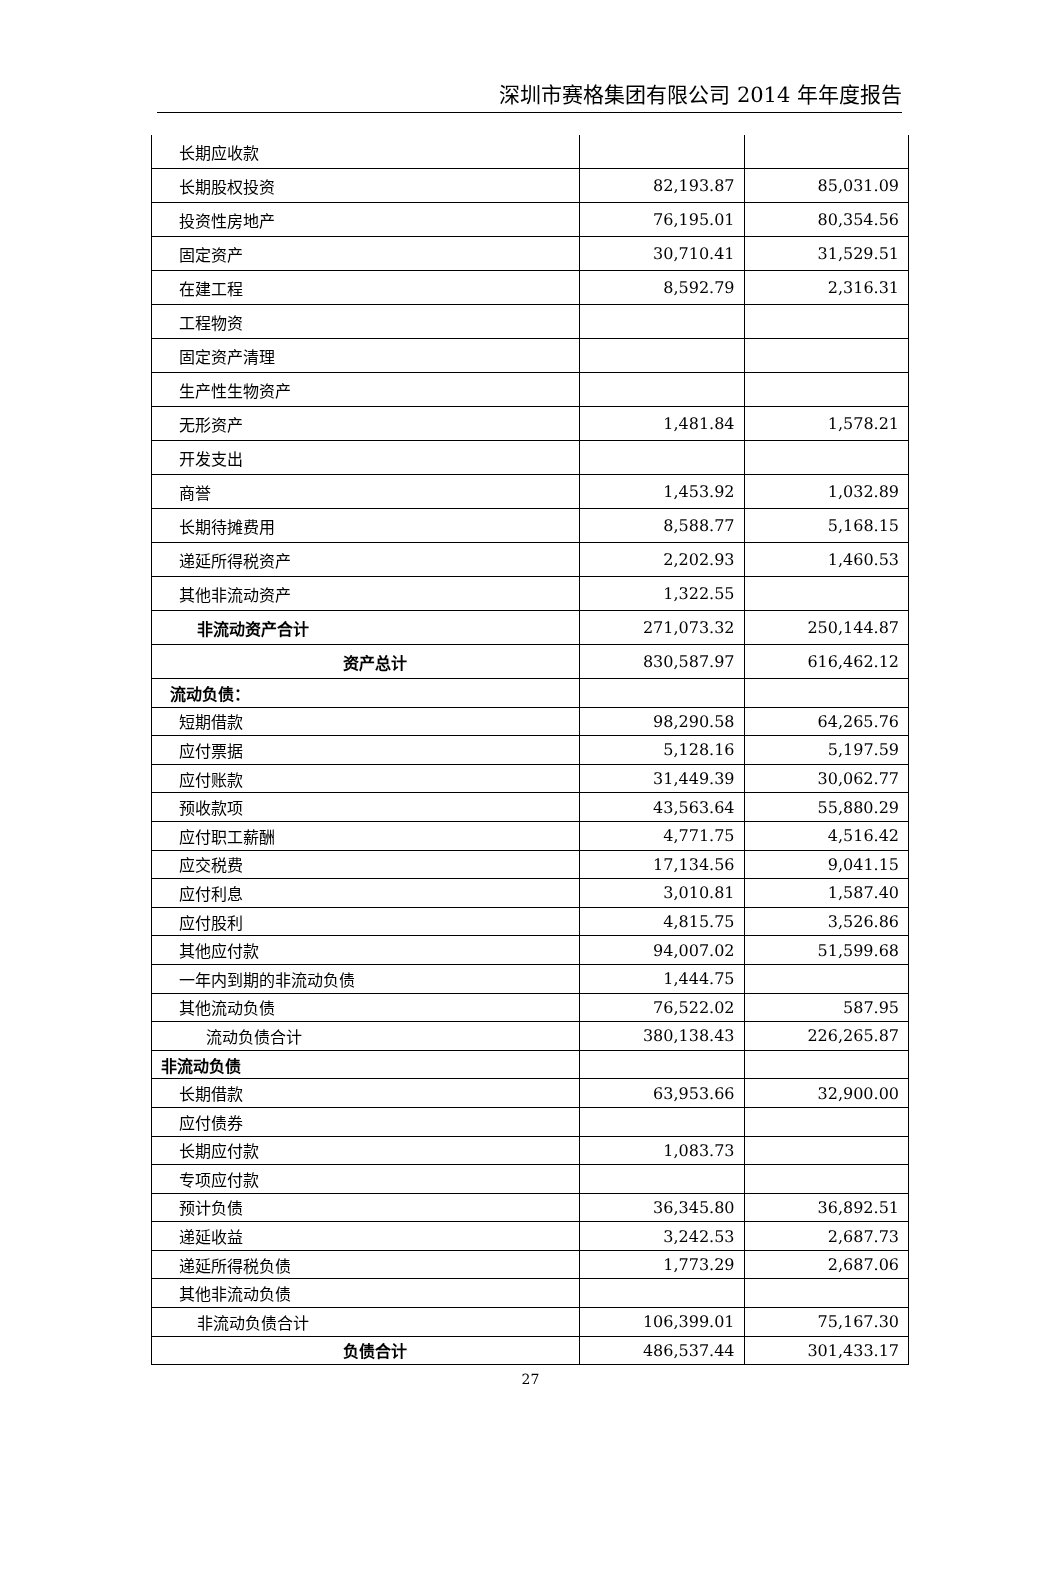深圳市赛格集团有限公司 2014 年年度报告
| 长期应收款 | | |
| 长期股权投资 | 82,193.87 | 85,031.09 |
| 投资性房地产 | 76,195.01 | 80,354.56 |
| 固定资产 | 30,710.41 | 31,529.51 |
| 在建工程 | 8,592.79 | 2,316.31 |
| 工程物资 | | |
| 固定资产清理 | | |
| 生产性生物资产 | | |
| 无形资产 | 1,481.84 | 1,578.21 |
| 开发支出 | | |
| 商誉 | 1,453.92 | 1,032.89 |
| 长期待摊费用 | 8,588.77 | 5,168.15 |
| 递延所得税资产 | 2,202.93 | 1,460.53 |
| 其他非流动资产 | 1,322.55 | |
| 非流动资产合计 | 271,073.32 | 250,144.87 |
| 资产总计 | 830,587.97 | 616,462.12 |
| 流动负债： | | |
| 短期借款 | 98,290.58 | 64,265.76 |
| 应付票据 | 5,128.16 | 5,197.59 |
| 应付账款 | 31,449.39 | 30,062.77 |
| 预收款项 | 43,563.64 | 55,880.29 |
| 应付职工薪酬 | 4,771.75 | 4,516.42 |
| 应交税费 | 17,134.56 | 9,041.15 |
| 应付利息 | 3,010.81 | 1,587.40 |
| 应付股利 | 4,815.75 | 3,526.86 |
| 其他应付款 | 94,007.02 | 51,599.68 |
| 一年内到期的非流动负债 | 1,444.75 | |
| 其他流动负债 | 76,522.02 | 587.95 |
| 流动负债合计 | 380,138.43 | 226,265.87 |
| 非流动负债 | | |
| 长期借款 | 63,953.66 | 32,900.00 |
| 应付债券 | | |
| 长期应付款 | 1,083.73 | |
| 专项应付款 | | |
| 预计负债 | 36,345.80 | 36,892.51 |
| 递延收益 | 3,242.53 | 2,687.73 |
| 递延所得税负债 | 1,773.29 | 2,687.06 |
| 其他非流动负债 | | |
| 非流动负债合计 | 106,399.01 | 75,167.30 |
| 负债合计 | 486,537.44 | 301,433.17 |
27